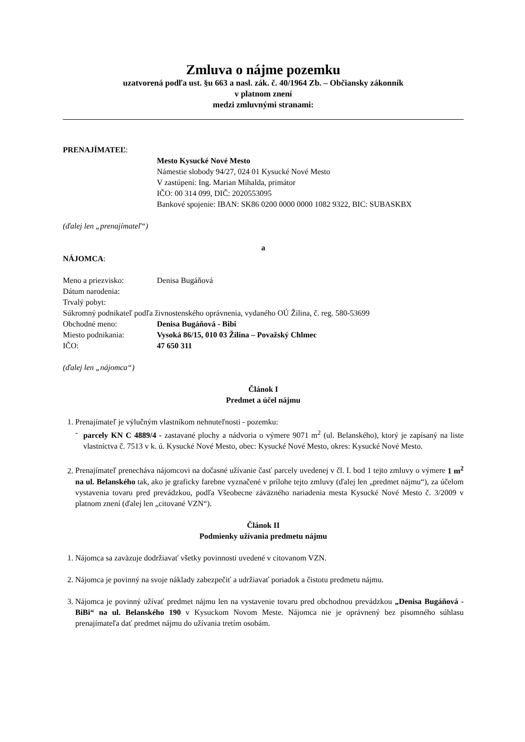Zmluva o nájme pozemku
uzatvorená podľa ust. §u 663 a nasl. zák. č. 40/1964 Zb. – Občiansky zákonník
v platnom znení
medzi zmluvnými stranami:
PRENAJÍMATEĽ:
Mesto Kysucké Nové Mesto
Námestie slobody 94/27, 024 01 Kysucké Nové Mesto
V zastúpení: Ing. Marian Mihalda, primátor
IČO: 00 314 099, DIČ: 2020553095
Bankové spojenie: IBAN: SK86 0200 0000 0000 1082 9322, BIC: SUBASKBX
(ďalej len „prenajímateľ“)
a
NÁJOMCA:
Meno a priezvisko: Denisa Bugáňová
Dátum narodenia:
Trvalý pobyt:
Súkromný podnikateľ podľa živnostenského oprávnenia, vydaného OÚ Žilina, č. reg. 580-53699
Obchodné meno: Denisa Bugáňová - Bibi
Miesto podnikania: Vysoká 86/15, 010 03 Žilina – Považský Chlmec
IČO: 47 650 311
(ďalej len „nájomca“)
Článok I
Predmet a účel nájmu
1. Prenajímateľ je výlučným vlastníkom nehnuteľnosti - pozemku:
- parcely KN C 4889/4 - zastavané plochy a nádvoria o výmere 9071 m<sup>2</sup> (ul. Belanského), ktorý je zapísaný na liste vlastníctva č. 7513 v k. ú. Kysucké Nové Mesto, obec: Kysucké Nové Mesto, okres: Kysucké Nové Mesto.
2. Prenajímateľ prenecháva nájomcovi na dočasné užívanie časť parcely uvedenej v čl. I. bod 1 tejto zmluvy o výmere 1 m<sup>2</sup> na ul. Belanského tak, ako je graficky farebne vyznačené v prílohe tejto zmluvy (ďalej len „predmet nájmu“), za účelom vystavenia tovaru pred prevádzkou, podľa Všeobecne záväzného nariadenia mesta Kysucké Nové Mesto č. 3/2009 v platnom znení (ďalej len „citované VZN“).
Článok II
Podmienky užívania predmetu nájmu
1. Nájomca sa zaväzuje dodržiavať všetky povinnosti uvedené v citovanom VZN.
2. Nájomca je povinný na svoje náklady zabezpečiť a udržiavať poriadok a čistotu predmetu nájmu.
3. Nájomca je povinný užívať predmet nájmu len na vystavenie tovaru pred obchodnou prevádzkou „Denisa Bugáňová - BiBi“ na ul. Belanského 190 v Kysuckom Novom Meste. Nájomca nie je oprávnený bez písomného súhlasu prenajímateľa dať predmet nájmu do užívania tretím osobám.